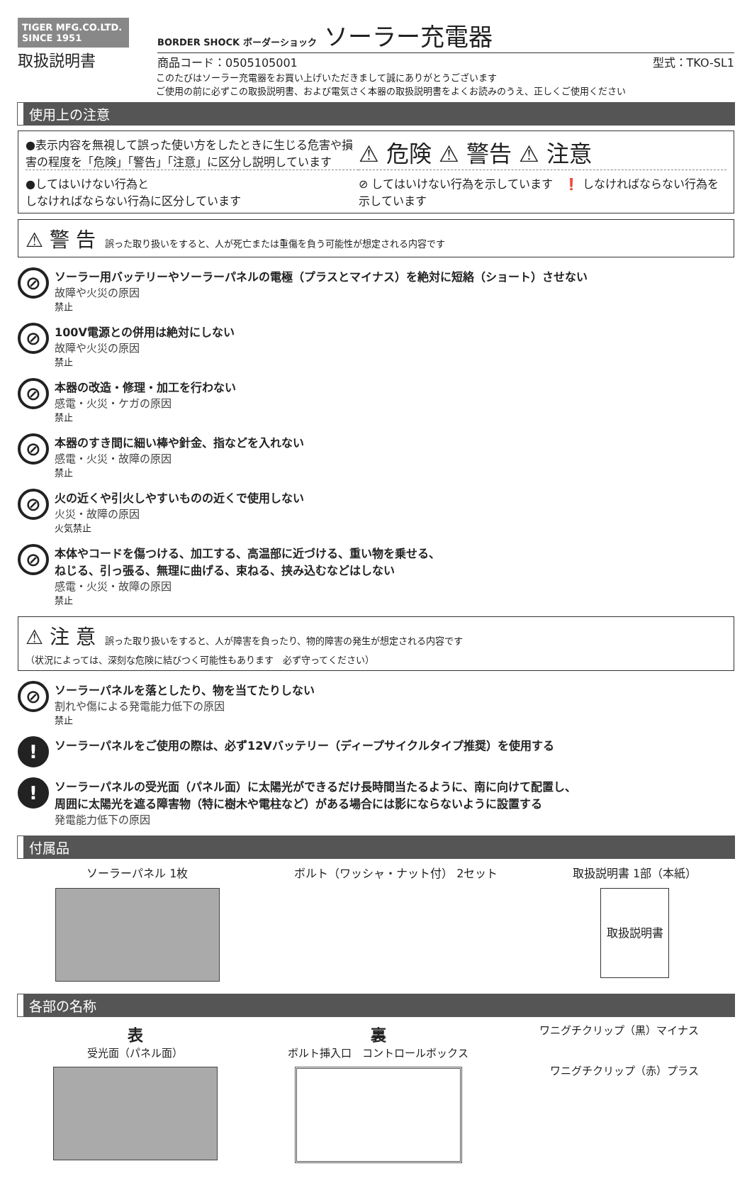TIGER MFG.CO.LTD.
SINCE 1951
取扱説明書
BORDER SHOCK ボーダーショック ソーラー充電器
商品コード：0505105001 型式：TKO-SL1
このたびはソーラー充電器をお買い上げいただきまして誠にありがとうございます
ご使用の前に必ずこの取扱説明書、および電気さく本器の取扱説明書をよくお読みのうえ、正しくご使用ください
使用上の注意
●表示内容を無視して誤った使い方をしたときに生じる危害や損害の程度を「危険」「警告」「注意」に区分し説明しています
⚠ 危険 ⚠ 警告 ⚠ 注意
●してはいけない行為と
しなければならない行為に区分しています
⊘ してはいけない行為を示しています　❗ しなければならない行為を示しています
⚠ 警 告　誤った取り扱いをすると、人が死亡または重傷を負う可能性が想定される内容です
⊘
ソーラー用バッテリーやソーラーパネルの電極（プラスとマイナス）を絶対に短絡（ショート）させない
故障や火災の原因
禁止
⊘
100V電源との併用は絶対にしない
故障や火災の原因
禁止
⊘
本器の改造・修理・加工を行わない
感電・火災・ケガの原因
禁止
⊘
本器のすき間に細い棒や針金、指などを入れない
感電・火災・故障の原因
禁止
⊘
火の近くや引火しやすいものの近くで使用しない
火災・故障の原因
火気禁止
⊘
本体やコードを傷つける、加工する、高温部に近づける、重い物を乗せる、
ねじる、引っ張る、無理に曲げる、束ねる、挟み込むなどはしない
感電・火災・故障の原因
禁止
⚠ 注 意　誤った取り扱いをすると、人が障害を負ったり、物的障害の発生が想定される内容です
（状況によっては、深刻な危険に結びつく可能性もあります　必ず守ってください）
⊘
ソーラーパネルを落としたり、物を当てたりしない
割れや傷による発電能力低下の原因
禁止
!
ソーラーパネルをご使用の際は、必ず12Vバッテリー（ディープサイクルタイプ推奨）を使用する
!
ソーラーパネルの受光面（パネル面）に太陽光ができるだけ長時間当たるように、南に向けて配置し、
周囲に太陽光を遮る障害物（特に樹木や電柱など）がある場合には影にならないように設置する
発電能力低下の原因
付属品
ソーラーパネル 1枚 ボルト（ワッシャ・ナット付） 2セット
取扱説明書 1部（本紙）
取扱説明書
各部の名称
表
受光面（パネル面）
裏
ボルト挿入口　コントロールボックス
ワニグチクリップ（黒）マイナス
ワニグチクリップ（赤）プラス